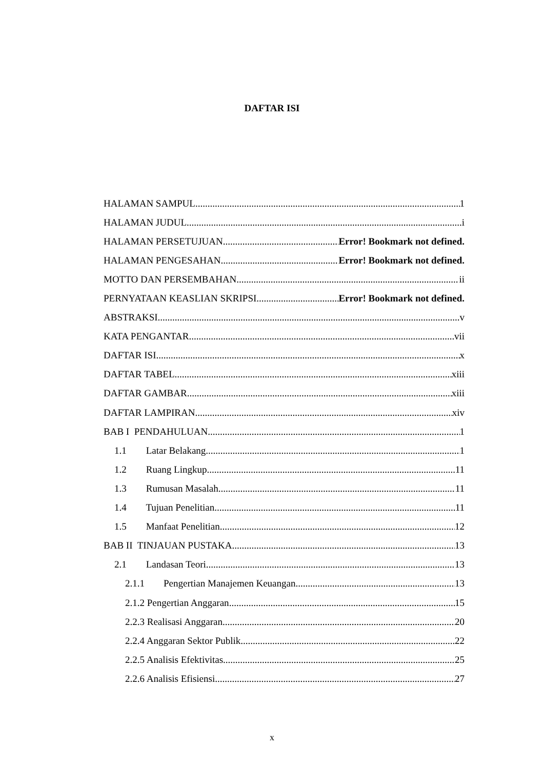DAFTAR ISI
HALAMAN SAMPUL 1
HALAMAN JUDUL i
HALAMAN PERSETUJUAN Error! Bookmark not defined.
HALAMAN PENGESAHAN Error! Bookmark not defined.
MOTTO DAN PERSEMBAHAN ii
PERNYATAAN KEASLIAN SKRIPSI Error! Bookmark not defined.
ABSTRAKSI v
KATA PENGANTAR vii
DAFTAR ISI x
DAFTAR TABEL xiii
DAFTAR GAMBAR xiii
DAFTAR LAMPIRAN xiv
BAB I PENDAHULUAN 1
1.1 Latar Belakang 1
1.2 Ruang Lingkup 11
1.3 Rumusan Masalah 11
1.4 Tujuan Penelitian 11
1.5 Manfaat Penelitian 12
BAB II TINJAUAN PUSTAKA 13
2.1 Landasan Teori 13
2.1.1 Pengertian Manajemen Keuangan 13
2.1.2 Pengertian Anggaran 15
2.2.3 Realisasi Anggaran 20
2.2.4 Anggaran Sektor Publik 22
2.2.5 Analisis Efektivitas 25
2.2.6 Analisis Efisiensi 27
x